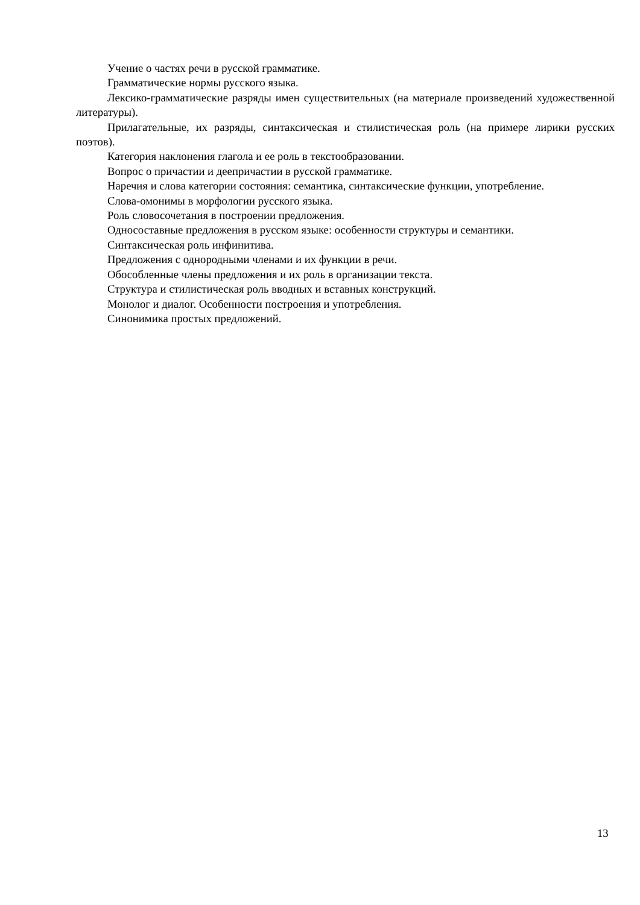Учение о частях речи в русской грамматике.
Грамматические нормы русского языка.
Лексико-грамматические разряды имен существительных (на материале произведений художественной литературы).
Прилагательные, их разряды, синтаксическая и стилистическая роль (на примере лирики русских поэтов).
Категория наклонения глагола и ее роль в текстообразовании.
Вопрос о причастии и деепричастии в русской грамматике.
Наречия и слова категории состояния: семантика, синтаксические функции, употребление.
Слова-омонимы в морфологии русского языка.
Роль словосочетания в построении предложения.
Односоставные предложения в русском языке: особенности структуры и семантики.
Синтаксическая роль инфинитива.
Предложения с однородными членами и их функции в речи.
Обособленные члены предложения и их роль в организации текста.
Структура и стилистическая роль вводных и вставных конструкций.
Монолог и диалог. Особенности построения и употребления.
Синонимика простых предложений.
13